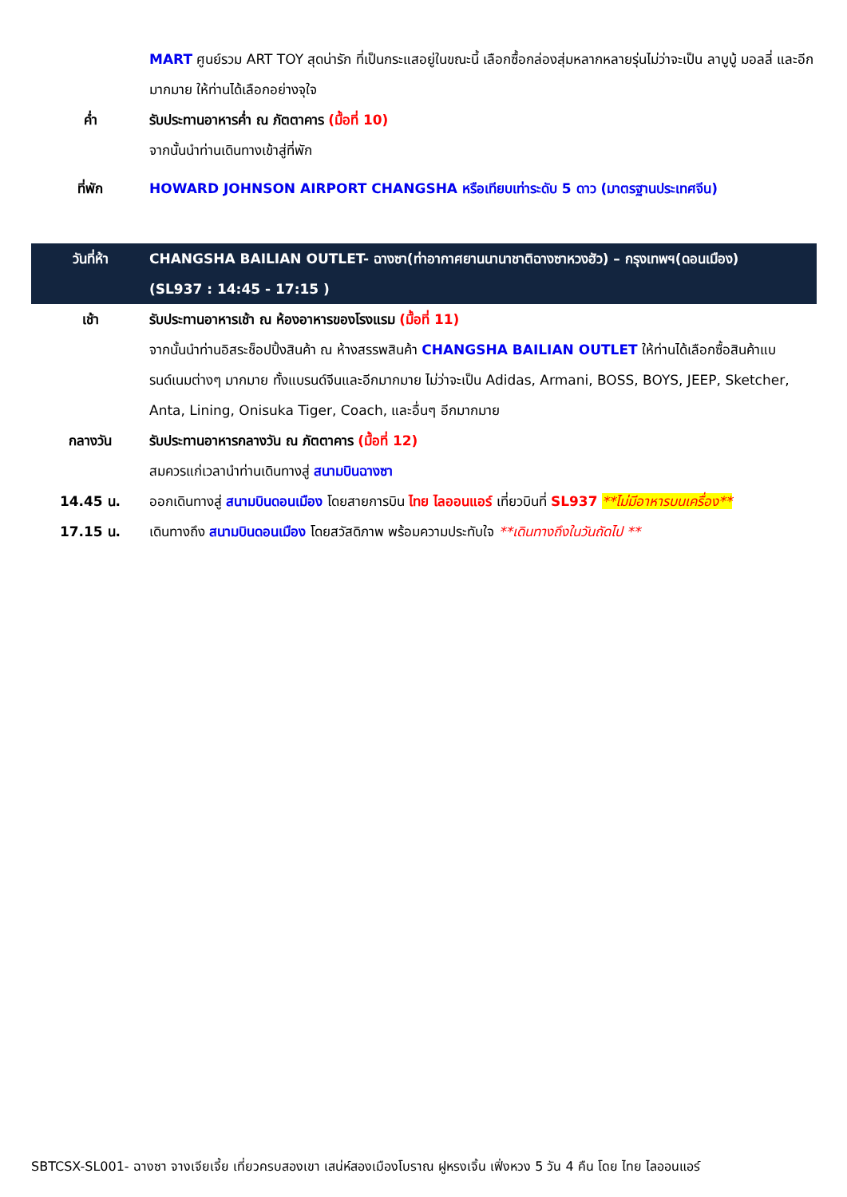| | MART ศูนย์รวม ART TOY สุดน่ารัก ที่เป็นกระแสอยู่ในขณะนี้ เลือกซื้อกล่องสุ่มหลากหลายรุ่นไม่ว่าจะเป็น ลาบูบู้ มอลลี่ และอีกมากมาย ให้ท่านได้เลือกอย่างจุใจ |
| ค่ำ | รับประทานอาหารค่ำ ณ ภัตตาคาร (มื้อที่ 10) จากนั้นนำท่านเดินทางเข้าสู่ที่พัก |
| ที่พัก | HOWARD JOHNSON AIRPORT CHANGSHA หรือเทียบเท่าระดับ 5 ดาว (มาตรฐานประเทศจีน) |
| วันที่ห้า | CHANGSHA BAILIAN OUTLET- ฉางซา(ท่าอากาศยานนานาชาติฉางซาหวงฮัว) – กรุงเทพฯ(ดอนเมือง) (SL937 : 14:45 - 17:15 ) |
| เช้า | รับประทานอาหารเช้า ณ ห้องอาหารของโรงแรม (มื้อที่ 11) จากนั้นนำท่านอิสระช็อปปิ้งสินค้า ณ ห้างสรรพสินค้า CHANGSHA BAILIAN OUTLET ให้ท่านได้เลือกซื้อสินค้าแบรนด์เนมต่างๆ มากมาย ทั้งแบรนด์จีนและอีกมากมาย ไม่ว่าจะเป็น Adidas, Armani, BOSS, BOYS, JEEP, Sketcher, Anta, Lining, Onisuka Tiger, Coach, และอื่นๆ อีกมากมาย |
| กลางวัน | รับประทานอาหารกลางวัน ณ ภัตตาคาร (มื้อที่ 12) สมควรแก่เวลานำท่านเดินทางสู่ สนามบินฉางซา |
| 14.45 น. | ออกเดินทางสู่ สนามบินดอนเมือง โดยสายการบิน ไทย ไลออนแอร์ เที่ยวบินที่ SL937 **ไม่มีอาหารบนเครื่อง** |
| 17.15 น. | เดินทางถึง สนามบินดอนเมือง โดยสวัสดิภาพ พร้อมความประทับใจ **เดินทางถึงในวันถัดไป ** |
SBTCSX-SL001- ฉางซา จางเจียเจี้ย เที่ยวครบสองเขา เสน่ห์สองเมืองโบราณ ฝูหรงเจิ้น เฟิ่งหวง 5 วัน 4 คืน โดย ไทย ไลออนแอร์